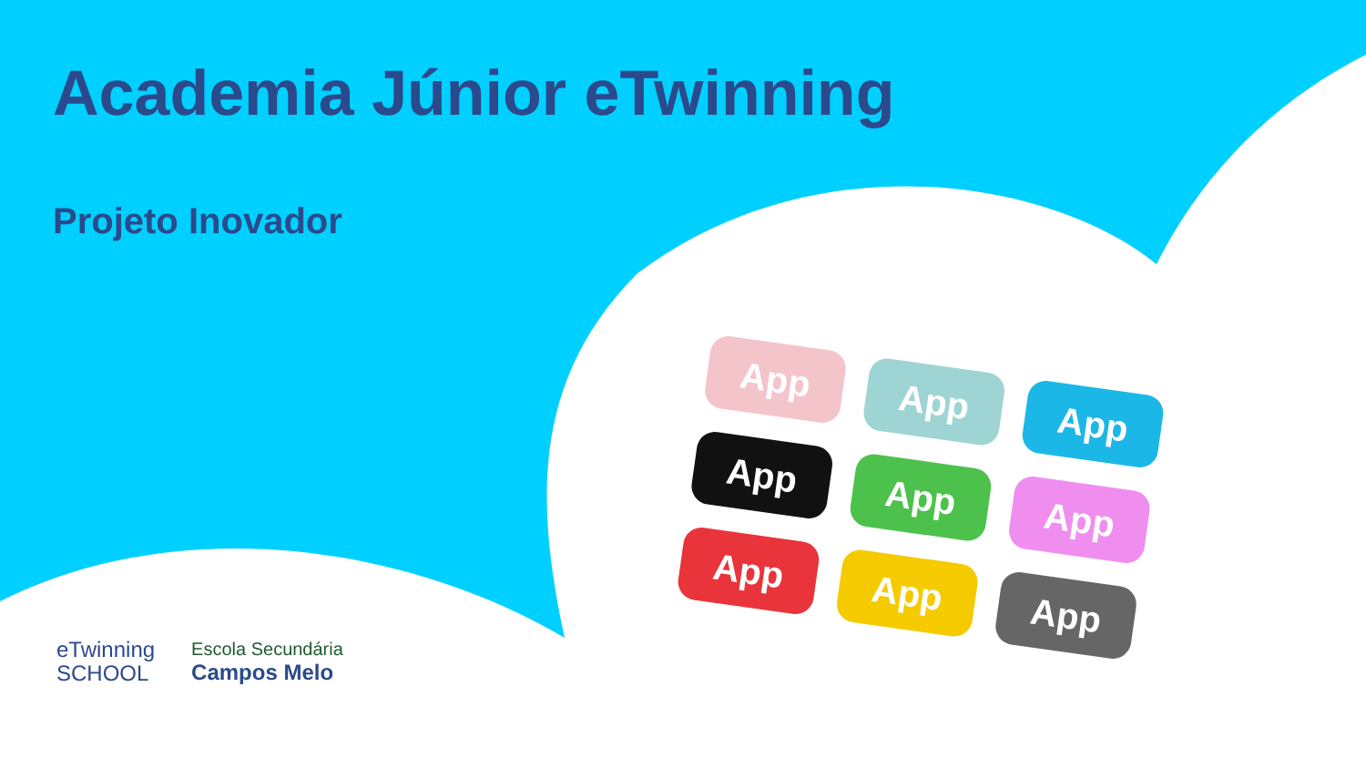Academia Júnior eTwinning
Projeto Inovador
App
App
App
App
App
App
App
App
App
eTwinning
SCHOOL
Escola Secundária
Campos Melo